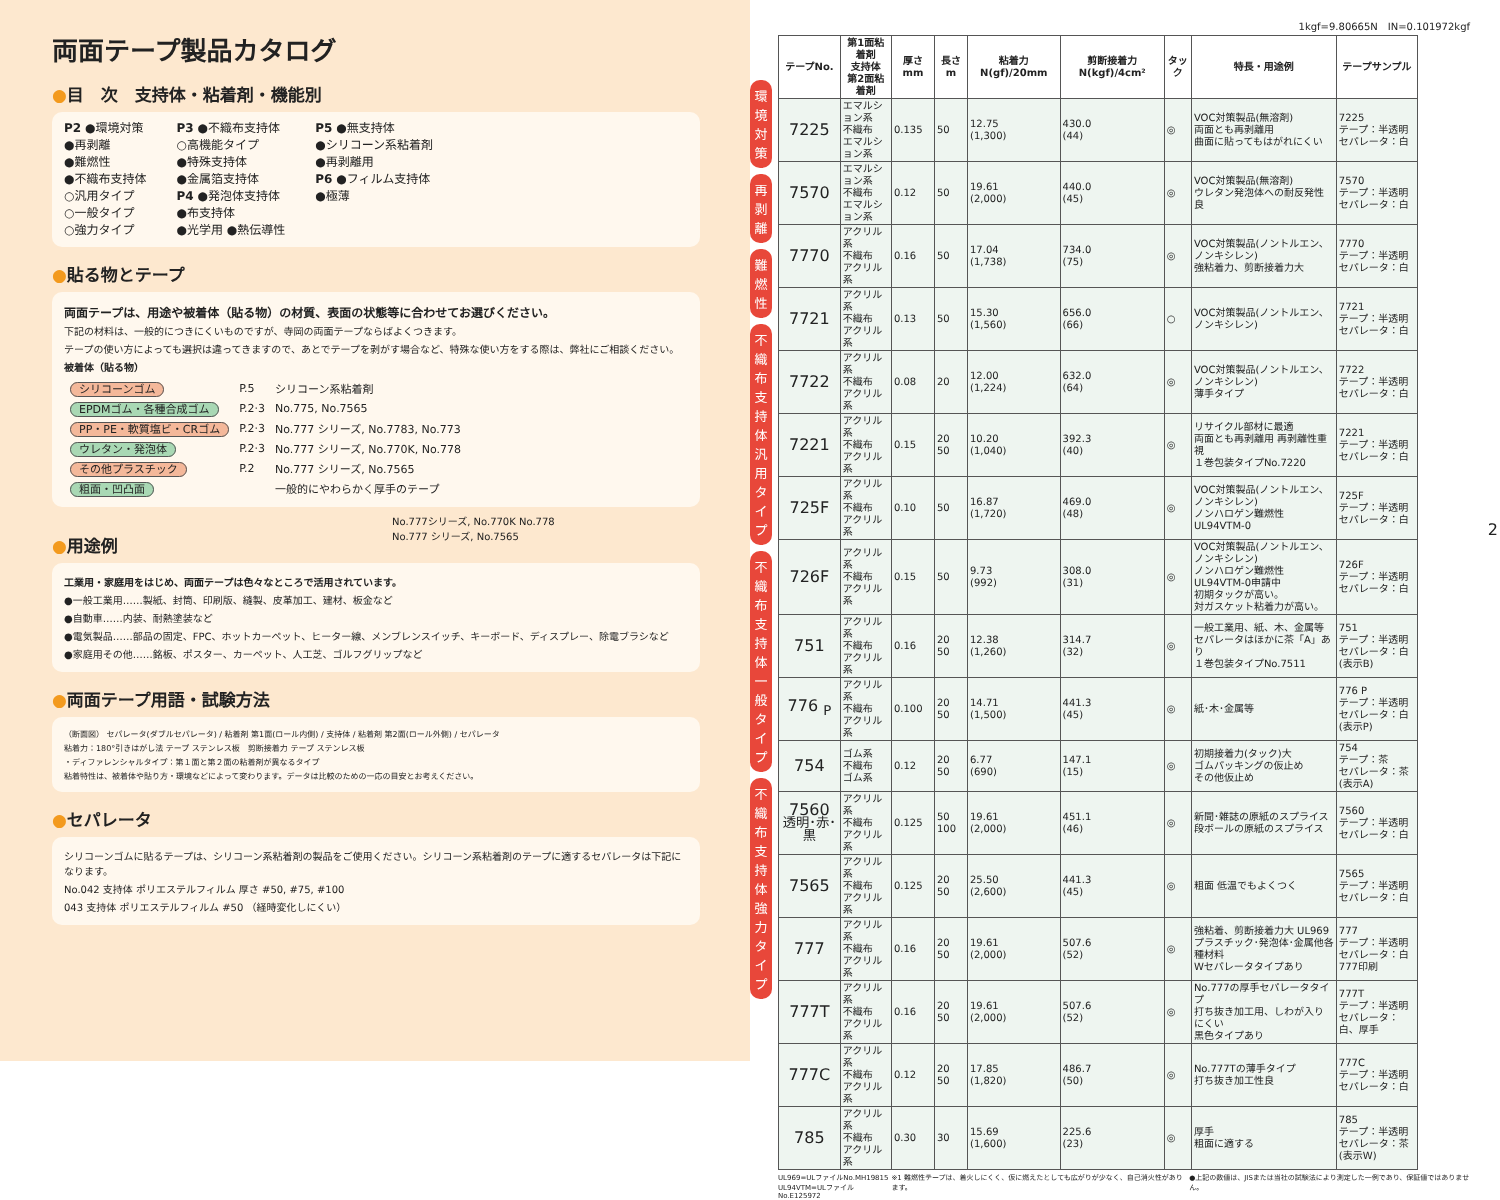両面テープ製品カタログ
●目　次　支持体・粘着剤・機能別
P2 ●環境対策
●再剥離
●難燃性
●不織布支持体
○汎用タイプ
○一般タイプ
○強力タイプ
P3 ●不織布支持体
○高機能タイプ
●特殊支持体
●金属箔支持体
P4 ●発泡体支持体
●布支持体
●光学用 ●熱伝導性
P5 ●無支持体
●シリコーン系粘着剤
●再剥離用
P6 ●フィルム支持体
●極薄
●貼る物とテープ
両面テープは、用途や被着体（貼る物）の材質、表面の状態等に合わせてお選びください。
下記の材料は、一般的につきにくいものですが、寺岡の両面テープならばよくつきます。
テープの使い方によっても選択は違ってきますので、あとでテープを剥がす場合など、特殊な使い方をする際は、弊社にご相談ください。
被着体（貼る物）
| シリコーンゴム | P.5 | シリコーン系粘着剤 |
| EPDMゴム・各種合成ゴム | P.2·3 | No.775, No.7565 |
| PP・PE・軟質塩ビ・CRゴム | P.2·3 | No.777 シリーズ, No.7783, No.773 |
| ウレタン・発泡体 | P.2·3 | No.777 シリーズ, No.770K, No.778 |
| その他プラスチック | P.2 | No.777 シリーズ, No.7565 |
| 粗面・凹凸面 | | 一般的にやわらかく厚手のテープ |
No.777シリーズ, No.770K No.778
No.777 シリーズ, No.7565
●用途例
工業用・家庭用をはじめ、両面テープは色々なところで活用されています。
●一般工業用……製紙、封筒、印刷版、縫製、皮革加工、建材、板金など
●自動車……内装、耐熱塗装など
●電気製品……部品の固定、FPC、ホットカーペット、ヒーター線、メンブレンスイッチ、キーボード、ディスプレー、除電ブラシなど
●家庭用その他……銘板、ポスター、カーペット、人工芝、ゴルフグリップなど
●両面テープ用語・試験方法
（断面図） セパレータ(ダブルセパレータ) / 粘着剤 第1面(ロール内側) / 支持体 / 粘着剤 第2面(ロール外側) / セパレータ
粘着力：180°引きはがし法 テープ ステンレス板　剪断接着力 テープ ステンレス板
・ディファレンシャルタイプ：第１面と第２面の粘着剤が異なるタイプ
粘着特性は、被着体や貼り方・環境などによって変わります。データは比較のための一応の目安とお考えください。
●セパレータ
シリコーンゴムに貼るテープは、シリコーン系粘着剤の製品をご使用ください。シリコーン系粘着剤のテープに適するセパレータは下記になります。
No.042 支持体 ポリエステルフィルム 厚さ #50, #75, #100
043 支持体 ポリエステルフィルム #50 （経時変化しにくい）
環境対策
再剥離
難燃性
不織布支持体 汎用タイプ
不織布支持体 一般タイプ
不織布支持体 強力タイプ
1kgf=9.80665N　IN=0.101972kgf
| テープNo. | 第1面粘着剤 支持体 第2面粘着剤 | 厚さ mm | 長さ m | 粘着力 N(gf)/20mm | 剪断接着力 N(kgf)/4cm² | タック | 特長・用途例 | テープサンプル |
| --- | --- | --- | --- | --- | --- | --- | --- | --- |
| 7225 | エマルション系 不織布 エマルション系 | 0.135 | 50 | 12.75 (1,300) | 430.0 (44) | ◎ | VOC対策製品(無溶剤) 両面とも再剥離用 曲面に貼ってもはがれにくい | 7225 テープ：半透明 セパレータ：白 |
| 7570 | エマルション系 不織布 エマルション系 | 0.12 | 50 | 19.61 (2,000) | 440.0 (45) | ◎ | VOC対策製品(無溶剤) ウレタン発泡体への耐反発性良 | 7570 テープ：半透明 セパレータ：白 |
| 7770 | アクリル系 不織布 アクリル系 | 0.16 | 50 | 17.04 (1,738) | 734.0 (75) | ◎ | VOC対策製品(ノントルエン、ノンキシレン) 強粘着力、剪断接着力大 | 7770 テープ：半透明 セパレータ：白 |
| 7721 | アクリル系 不織布 アクリル系 | 0.13 | 50 | 15.30 (1,560) | 656.0 (66) | ○ | VOC対策製品(ノントルエン、ノンキシレン) | 7721 テープ：半透明 セパレータ：白 |
| 7722 | アクリル系 不織布 アクリル系 | 0.08 | 20 | 12.00 (1,224) | 632.0 (64) | ◎ | VOC対策製品(ノントルエン、ノンキシレン) 薄手タイプ | 7722 テープ：半透明 セパレータ：白 |
| 7221 | アクリル系 不織布 アクリル系 | 0.15 | 20 50 | 10.20 (1,040) | 392.3 (40) | ◎ | リサイクル部材に最適 両面とも再剥離用 再剥離性重視 １巻包装タイプNo.7220 | 7221 テープ：半透明 セパレータ：白 |
| 725F | アクリル系 不織布 アクリル系 | 0.10 | 50 | 16.87 (1,720) | 469.0 (48) | ◎ | VOC対策製品(ノントルエン、ノンキシレン) ノンハロゲン難燃性 UL94VTM-0 | 725F テープ：半透明 セパレータ：白 |
| 726F | アクリル系 不織布 アクリル系 | 0.15 | 50 | 9.73 (992) | 308.0 (31) | ◎ | VOC対策製品(ノントルエン、ノンキシレン) ノンハロゲン難燃性 UL94VTM-0申請中 初期タックが高い。 対ガスケット粘着力が高い。 | 726F テープ：半透明 セパレータ：白 |
| 751 | アクリル系 不織布 アクリル系 | 0.16 | 20 50 | 12.38 (1,260) | 314.7 (32) | ◎ | 一般工業用、紙、木、金属等 セパレータはほかに茶「A」あり １巻包装タイプNo.7511 | 751 テープ：半透明 セパレータ：白(表示B) |
| 776 <sub>P</sub> | アクリル系 不織布 アクリル系 | 0.100 | 20 50 | 14.71 (1,500) | 441.3 (45) | ◎ | 紙･木･金属等 | 776 P テープ：半透明 セパレータ：白(表示P) |
| 754 | ゴム系 不織布 ゴム系 | 0.12 | 20 50 | 6.77 (690) | 147.1 (15) | ◎ | 初期接着力(タック)大 ゴムパッキングの仮止め その他仮止め | 754 テープ：茶 セパレータ：茶(表示A) |
| 7560 透明･赤･黒 | アクリル系 不織布 アクリル系 | 0.125 | 50 100 | 19.61 (2,000) | 451.1 (46) | ◎ | 新聞･雑誌の原紙のスプライス 段ボールの原紙のスプライス | 7560 テープ：半透明 セパレータ：白 |
| 7565 | アクリル系 不織布 アクリル系 | 0.125 | 20 50 | 25.50 (2,600) | 441.3 (45) | ◎ | 粗面 低温でもよくつく | 7565 テープ：半透明 セパレータ：白 |
| 777 | アクリル系 不織布 アクリル系 | 0.16 | 20 50 | 19.61 (2,000) | 507.6 (52) | ◎ | 強粘着、剪断接着力大 UL969 プラスチック･発泡体･金属他各種材料 Wセパレータタイプあり | 777 テープ：半透明 セパレータ：白777印刷 |
| 777T | アクリル系 不織布 アクリル系 | 0.16 | 20 50 | 19.61 (2,000) | 507.6 (52) | ◎ | No.777の厚手セパレータタイプ 打ち抜き加工用、しわが入りにくい 黒色タイプあり | 777T テープ：半透明 セパレータ：白、厚手 |
| 777C | アクリル系 不織布 アクリル系 | 0.12 | 20 50 | 17.85 (1,820) | 486.7 (50) | ◎ | No.777Tの薄手タイプ 打ち抜き加工性良 | 777C テープ：半透明 セパレータ：白 |
| 785 | アクリル系 不織布 アクリル系 | 0.30 | 30 | 15.69 (1,600) | 225.6 (23) | ◎ | 厚手 粗面に適する | 785 テープ：半透明 セパレータ：茶(表示W) |
UL969=ULファイルNo.MH19815
UL94VTM=ULファイルNo.E125972 ※1 難燃性テープは、着火しにくく、仮に燃えたとしても広がりが少なく、自己消火性があります。 ●上記の数値は、JISまたは当社の試験法により測定した一例であり、保証値ではありません。
2